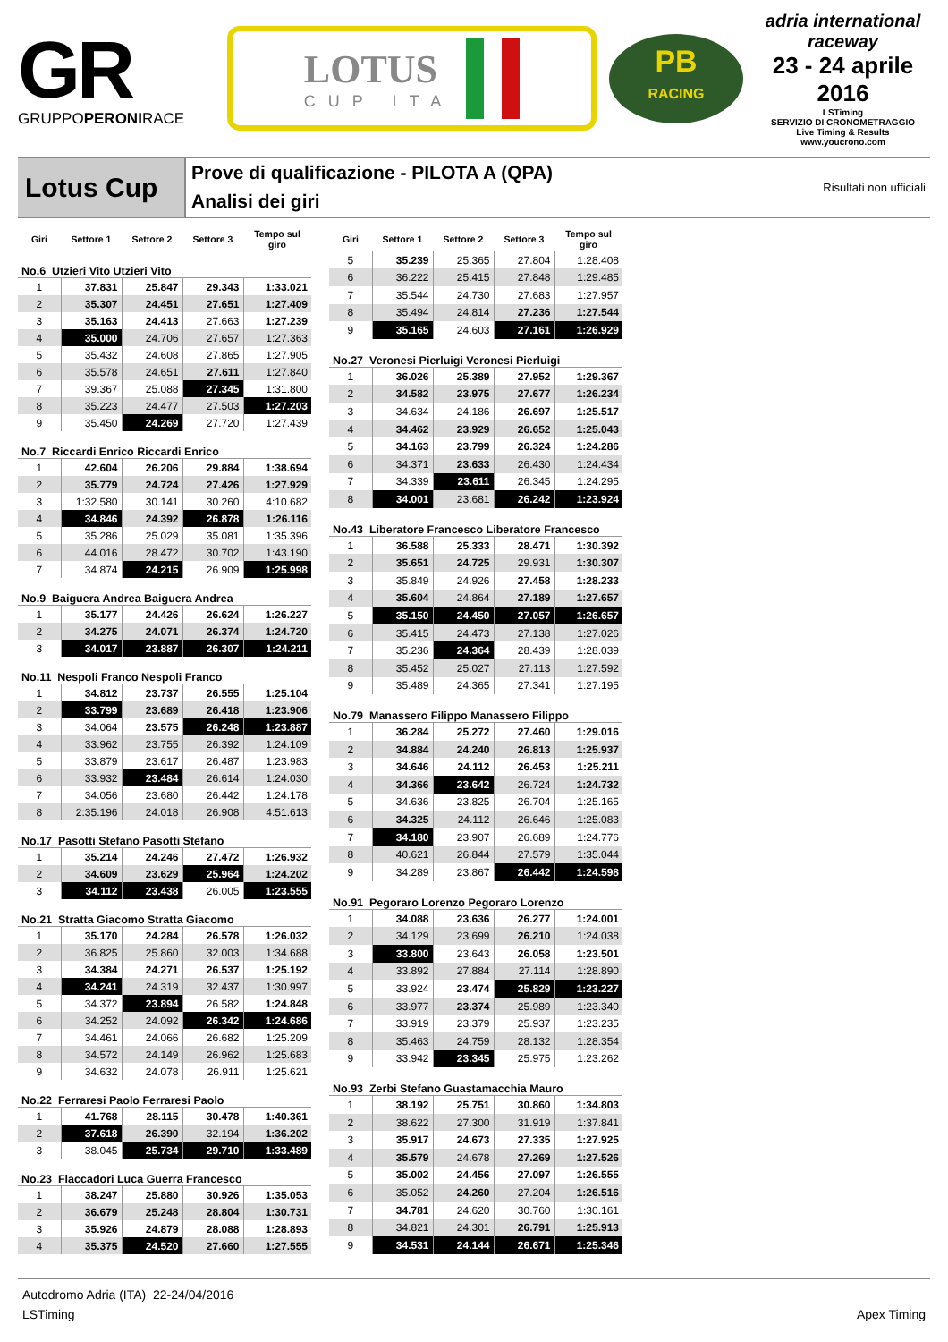GR
GRUPPOPERONIRACE
LOTUS
CUP ITA
PB
RACING
adria international raceway
23 - 24 aprile 2016
LSTiming
SERVIZIO DI CRONOMETRAGGIO
Live Timing & Results
www.youcrono.com
Lotus Cup
Prove di qualificazione - PILOTA A (QPA)
Analisi dei giri
Risultati non ufficiali
| Giri | Settore 1 | Settore 2 | Settore 3 | Tempo sul giro |
| --- | --- | --- | --- | --- |
| No.6 Utzieri Vito Utzieri Vito | | | | |
| 1 | 37.831 | 25.847 | 29.343 | 1:33.021 |
| 2 | 35.307 | 24.451 | 27.651 | 1:27.409 |
| 3 | 35.163 | 24.413 | 27.663 | 1:27.239 |
| 4 | 35.000 | 24.706 | 27.657 | 1:27.363 |
| 5 | 35.432 | 24.608 | 27.865 | 1:27.905 |
| 6 | 35.578 | 24.651 | 27.611 | 1:27.840 |
| 7 | 39.367 | 25.088 | 27.345 | 1:31.800 |
| 8 | 35.223 | 24.477 | 27.503 | 1:27.203 |
| 9 | 35.450 | 24.269 | 27.720 | 1:27.439 |
| No.7 Riccardi Enrico Riccardi Enrico | | | | |
| 1 | 42.604 | 26.206 | 29.884 | 1:38.694 |
| 2 | 35.779 | 24.724 | 27.426 | 1:27.929 |
| 3 | 1:32.580 | 30.141 | 30.260 | 4:10.682 |
| 4 | 34.846 | 24.392 | 26.878 | 1:26.116 |
| 5 | 35.286 | 25.029 | 35.081 | 1:35.396 |
| 6 | 44.016 | 28.472 | 30.702 | 1:43.190 |
| 7 | 34.874 | 24.215 | 26.909 | 1:25.998 |
| No.9 Baiguera Andrea Baiguera Andrea | | | | |
| 1 | 35.177 | 24.426 | 26.624 | 1:26.227 |
| 2 | 34.275 | 24.071 | 26.374 | 1:24.720 |
| 3 | 34.017 | 23.887 | 26.307 | 1:24.211 |
| No.11 Nespoli Franco Nespoli Franco | | | | |
| 1 | 34.812 | 23.737 | 26.555 | 1:25.104 |
| 2 | 33.799 | 23.689 | 26.418 | 1:23.906 |
| 3 | 34.064 | 23.575 | 26.248 | 1:23.887 |
| 4 | 33.962 | 23.755 | 26.392 | 1:24.109 |
| 5 | 33.879 | 23.617 | 26.487 | 1:23.983 |
| 6 | 33.932 | 23.484 | 26.614 | 1:24.030 |
| 7 | 34.056 | 23.680 | 26.442 | 1:24.178 |
| 8 | 2:35.196 | 24.018 | 26.908 | 4:51.613 |
| No.17 Pasotti Stefano Pasotti Stefano | | | | |
| 1 | 35.214 | 24.246 | 27.472 | 1:26.932 |
| 2 | 34.609 | 23.629 | 25.964 | 1:24.202 |
| 3 | 34.112 | 23.438 | 26.005 | 1:23.555 |
| No.21 Stratta Giacomo Stratta Giacomo | | | | |
| 1 | 35.170 | 24.284 | 26.578 | 1:26.032 |
| 2 | 36.825 | 25.860 | 32.003 | 1:34.688 |
| 3 | 34.384 | 24.271 | 26.537 | 1:25.192 |
| 4 | 34.241 | 24.319 | 32.437 | 1:30.997 |
| 5 | 34.372 | 23.894 | 26.582 | 1:24.848 |
| 6 | 34.252 | 24.092 | 26.342 | 1:24.686 |
| 7 | 34.461 | 24.066 | 26.682 | 1:25.209 |
| 8 | 34.572 | 24.149 | 26.962 | 1:25.683 |
| 9 | 34.632 | 24.078 | 26.911 | 1:25.621 |
| No.22 Ferraresi Paolo Ferraresi Paolo | | | | |
| 1 | 41.768 | 28.115 | 30.478 | 1:40.361 |
| 2 | 37.618 | 26.390 | 32.194 | 1:36.202 |
| 3 | 38.045 | 25.734 | 29.710 | 1:33.489 |
| No.23 Flaccadori Luca Guerra Francesco | | | | |
| 1 | 38.247 | 25.880 | 30.926 | 1:35.053 |
| 2 | 36.679 | 25.248 | 28.804 | 1:30.731 |
| 3 | 35.926 | 24.879 | 28.088 | 1:28.893 |
| 4 | 35.375 | 24.520 | 27.660 | 1:27.555 |
| Giri | Settore 1 | Settore 2 | Settore 3 | Tempo sul giro |
| --- | --- | --- | --- | --- |
| 5 | 35.239 | 25.365 | 27.804 | 1:28.408 |
| 6 | 36.222 | 25.415 | 27.848 | 1:29.485 |
| 7 | 35.544 | 24.730 | 27.683 | 1:27.957 |
| 8 | 35.494 | 24.814 | 27.236 | 1:27.544 |
| 9 | 35.165 | 24.603 | 27.161 | 1:26.929 |
| No.27 Veronesi Pierluigi Veronesi Pierluigi | | | | |
| 1 | 36.026 | 25.389 | 27.952 | 1:29.367 |
| 2 | 34.582 | 23.975 | 27.677 | 1:26.234 |
| 3 | 34.634 | 24.186 | 26.697 | 1:25.517 |
| 4 | 34.462 | 23.929 | 26.652 | 1:25.043 |
| 5 | 34.163 | 23.799 | 26.324 | 1:24.286 |
| 6 | 34.371 | 23.633 | 26.430 | 1:24.434 |
| 7 | 34.339 | 23.611 | 26.345 | 1:24.295 |
| 8 | 34.001 | 23.681 | 26.242 | 1:23.924 |
| No.43 Liberatore Francesco Liberatore Francesco | | | | |
| 1 | 36.588 | 25.333 | 28.471 | 1:30.392 |
| 2 | 35.651 | 24.725 | 29.931 | 1:30.307 |
| 3 | 35.849 | 24.926 | 27.458 | 1:28.233 |
| 4 | 35.604 | 24.864 | 27.189 | 1:27.657 |
| 5 | 35.150 | 24.450 | 27.057 | 1:26.657 |
| 6 | 35.415 | 24.473 | 27.138 | 1:27.026 |
| 7 | 35.236 | 24.364 | 28.439 | 1:28.039 |
| 8 | 35.452 | 25.027 | 27.113 | 1:27.592 |
| 9 | 35.489 | 24.365 | 27.341 | 1:27.195 |
| No.79 Manassero Filippo Manassero Filippo | | | | |
| 1 | 36.284 | 25.272 | 27.460 | 1:29.016 |
| 2 | 34.884 | 24.240 | 26.813 | 1:25.937 |
| 3 | 34.646 | 24.112 | 26.453 | 1:25.211 |
| 4 | 34.366 | 23.642 | 26.724 | 1:24.732 |
| 5 | 34.636 | 23.825 | 26.704 | 1:25.165 |
| 6 | 34.325 | 24.112 | 26.646 | 1:25.083 |
| 7 | 34.180 | 23.907 | 26.689 | 1:24.776 |
| 8 | 40.621 | 26.844 | 27.579 | 1:35.044 |
| 9 | 34.289 | 23.867 | 26.442 | 1:24.598 |
| No.91 Pegoraro Lorenzo Pegoraro Lorenzo | | | | |
| 1 | 34.088 | 23.636 | 26.277 | 1:24.001 |
| 2 | 34.129 | 23.699 | 26.210 | 1:24.038 |
| 3 | 33.800 | 23.643 | 26.058 | 1:23.501 |
| 4 | 33.892 | 27.884 | 27.114 | 1:28.890 |
| 5 | 33.924 | 23.474 | 25.829 | 1:23.227 |
| 6 | 33.977 | 23.374 | 25.989 | 1:23.340 |
| 7 | 33.919 | 23.379 | 25.937 | 1:23.235 |
| 8 | 35.463 | 24.759 | 28.132 | 1:28.354 |
| 9 | 33.942 | 23.345 | 25.975 | 1:23.262 |
| No.93 Zerbi Stefano Guastamacchia Mauro | | | | |
| 1 | 38.192 | 25.751 | 30.860 | 1:34.803 |
| 2 | 38.622 | 27.300 | 31.919 | 1:37.841 |
| 3 | 35.917 | 24.673 | 27.335 | 1:27.925 |
| 4 | 35.579 | 24.678 | 27.269 | 1:27.526 |
| 5 | 35.002 | 24.456 | 27.097 | 1:26.555 |
| 6 | 35.052 | 24.260 | 27.204 | 1:26.516 |
| 7 | 34.781 | 24.620 | 30.760 | 1:30.161 |
| 8 | 34.821 | 24.301 | 26.791 | 1:25.913 |
| 9 | 34.531 | 24.144 | 26.671 | 1:25.346 |
Autodromo Adria (ITA) 22-24/04/2016
LSTiming Apex Timing